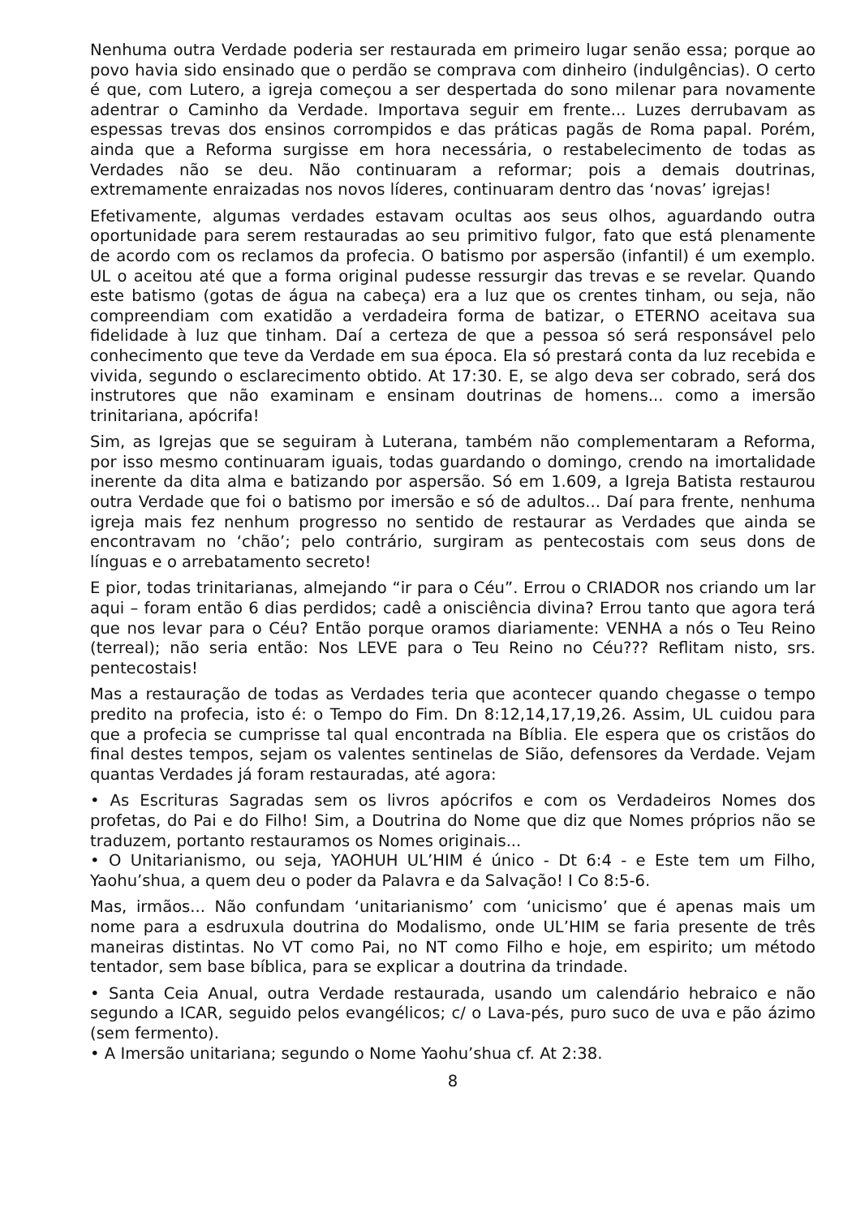Nenhuma outra Verdade poderia ser restaurada em primeiro lugar senão essa; porque ao povo havia sido ensinado que o perdão se comprava com dinheiro (indulgências). O certo é que, com Lutero, a igreja começou a ser despertada do sono milenar para novamente adentrar o Caminho da Verdade. Importava seguir em frente... Luzes derrubavam as espessas trevas dos ensinos corrompidos e das práticas pagãs de Roma papal. Porém, ainda que a Reforma surgisse em hora necessária, o restabelecimento de todas as Verdades não se deu. Não continuaram a reformar; pois a demais doutrinas, extremamente enraizadas nos novos líderes, continuaram dentro das ‘novas’ igrejas!
Efetivamente, algumas verdades estavam ocultas aos seus olhos, aguardando outra oportunidade para serem restauradas ao seu primitivo fulgor, fato que está plenamente de acordo com os reclamos da profecia. O batismo por aspersão (infantil) é um exemplo. UL o aceitou até que a forma original pudesse ressurgir das trevas e se revelar. Quando este batismo (gotas de água na cabeça) era a luz que os crentes tinham, ou seja, não compreendiam com exatidão a verdadeira forma de batizar, o ETERNO aceitava sua fidelidade à luz que tinham. Daí a certeza de que a pessoa só será responsável pelo conhecimento que teve da Verdade em sua época. Ela só prestará conta da luz recebida e vivida, segundo o esclarecimento obtido. At 17:30. E, se algo deva ser cobrado, será dos instrutores que não examinam e ensinam doutrinas de homens... como a imersão trinitariana, apócrifa!
Sim, as Igrejas que se seguiram à Luterana, também não complementaram a Reforma, por isso mesmo continuaram iguais, todas guardando o domingo, crendo na imortalidade inerente da dita alma e batizando por aspersão. Só em 1.609, a Igreja Batista restaurou outra Verdade que foi o batismo por imersão e só de adultos... Daí para frente, nenhuma igreja mais fez nenhum progresso no sentido de restaurar as Verdades que ainda se encontravam no ‘chão’; pelo contrário, surgiram as pentecostais com seus dons de línguas e o arrebatamento secreto!
E pior, todas trinitarianas, almejando “ir para o Céu”. Errou o CRIADOR nos criando um lar aqui – foram então 6 dias perdidos; cadê a onisciência divina? Errou tanto que agora terá que nos levar para o Céu? Então porque oramos diariamente: VENHA a nós o Teu Reino (terreal); não seria então: Nos LEVE para o Teu Reino no Céu??? Reflitam nisto, srs. pentecostais!
Mas a restauração de todas as Verdades teria que acontecer quando chegasse o tempo predito na profecia, isto é: o Tempo do Fim. Dn 8:12,14,17,19,26. Assim, UL cuidou para que a profecia se cumprisse tal qual encontrada na Bíblia. Ele espera que os cristãos do final destes tempos, sejam os valentes sentinelas de Sião, defensores da Verdade. Vejam quantas Verdades já foram restauradas, até agora:
• As Escrituras Sagradas sem os livros apócrifos e com os Verdadeiros Nomes dos profetas, do Pai e do Filho! Sim, a Doutrina do Nome que diz que Nomes próprios não se traduzem, portanto restauramos os Nomes originais...
• O Unitarianismo, ou seja, YAOHUH UL’HIM é único - Dt 6:4 - e Este tem um Filho, Yaohu’shua, a quem deu o poder da Palavra e da Salvação! I Co 8:5-6.
Mas, irmãos... Não confundam ‘unitarianismo’ com ‘unicismo’ que é apenas mais um nome para a esdruxula doutrina do Modalismo, onde UL’HIM se faria presente de três maneiras distintas. No VT como Pai, no NT como Filho e hoje, em espirito; um método tentador, sem base bíblica, para se explicar a doutrina da trindade.
• Santa Ceia Anual, outra Verdade restaurada, usando um calendário hebraico e não segundo a ICAR, seguido pelos evangélicos; c/ o Lava-pés, puro suco de uva e pão ázimo (sem fermento).
• A Imersão unitariana; segundo o Nome Yaohu’shua cf. At 2:38.
8